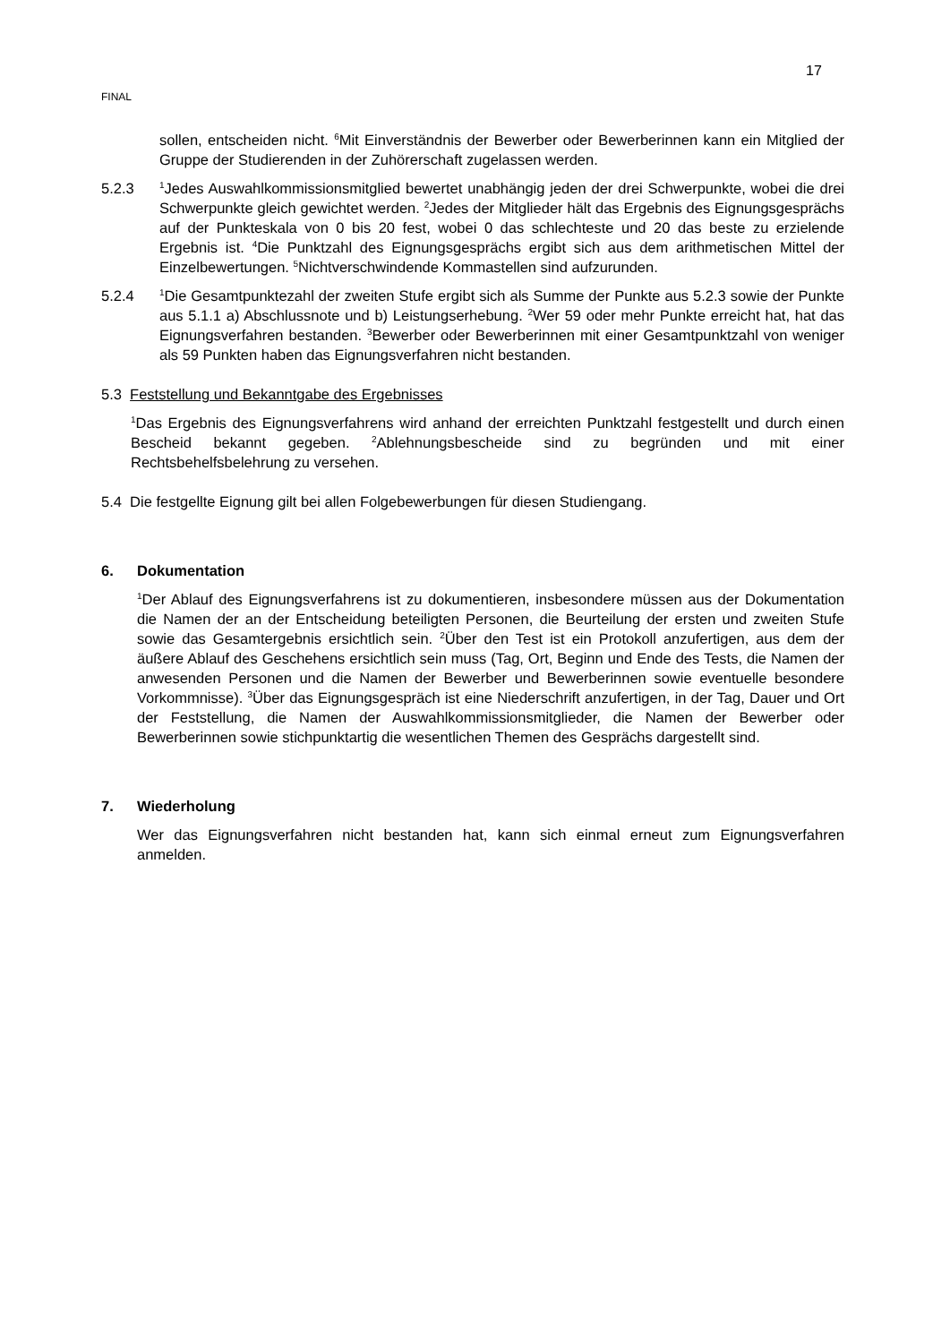17
FINAL
sollen, entscheiden nicht. <sup>6</sup>Mit Einverständnis der Bewerber oder Bewerberinnen kann ein Mitglied der Gruppe der Studierenden in der Zuhörerschaft zugelassen werden.
5.2.3
<sup>1</sup> Jedes Auswahlkommissionsmitglied bewertet unabhängig jeden der drei Schwerpunkte, wobei die drei Schwerpunkte gleich gewichtet werden. <sup>2</sup>Jedes der Mitglieder hält das Ergebnis des Eignungsgesprächs auf der Punkteskala von 0 bis 20 fest, wobei 0 das schlechteste und 20 das beste zu erzielende Ergebnis ist. <sup>4</sup>Die Punktzahl des Eignungsgesprächs ergibt sich aus dem arithmetischen Mittel der Einzelbewertungen. <sup>5</sup>Nichtverschwindende Kommastellen sind aufzurunden.
5.2.4
<sup>1</sup> Die Gesamtpunktezahl der zweiten Stufe ergibt sich als Summe der Punkte aus 5.2.3 sowie der Punkte aus 5.1.1 a) Abschlussnote und b) Leistungserhebung. <sup>2</sup>Wer 59 oder mehr Punkte erreicht hat, hat das Eignungsverfahren bestanden. <sup>3</sup>Bewerber oder Bewerberinnen mit einer Gesamtpunktzahl von weniger als 59 Punkten haben das Eignungsverfahren nicht bestanden.
5.3 Feststellung und Bekanntgabe des Ergebnisses
<sup>1</sup> Das Ergebnis des Eignungsverfahrens wird anhand der erreichten Punktzahl festgestellt und durch einen Bescheid bekannt gegeben. <sup>2</sup>Ablehnungsbescheide sind zu begründen und mit einer Rechtsbehelfsbelehrung zu versehen.
5.4 Die festgellte Eignung gilt bei allen Folgebewerbungen für diesen Studiengang.
6. Dokumentation
<sup>1</sup> Der Ablauf des Eignungsverfahrens ist zu dokumentieren, insbesondere müssen aus der Dokumentation die Namen der an der Entscheidung beteiligten Personen, die Beurteilung der ersten und zweiten Stufe sowie das Gesamtergebnis ersichtlich sein. <sup>2</sup>Über den Test ist ein Protokoll anzufertigen, aus dem der äußere Ablauf des Geschehens ersichtlich sein muss (Tag, Ort, Beginn und Ende des Tests, die Namen der anwesenden Personen und die Namen der Bewerber und Bewerberinnen sowie eventuelle besondere Vorkommnisse). <sup>3</sup>Über das Eignungsgespräch ist eine Niederschrift anzufertigen, in der Tag, Dauer und Ort der Feststellung, die Namen der Auswahlkommissionsmitglieder, die Namen der Bewerber oder Bewerberinnen sowie stichpunktartig die wesentlichen Themen des Gesprächs dargestellt sind.
7. Wiederholung
Wer das Eignungsverfahren nicht bestanden hat, kann sich einmal erneut zum Eignungsverfahren anmelden.